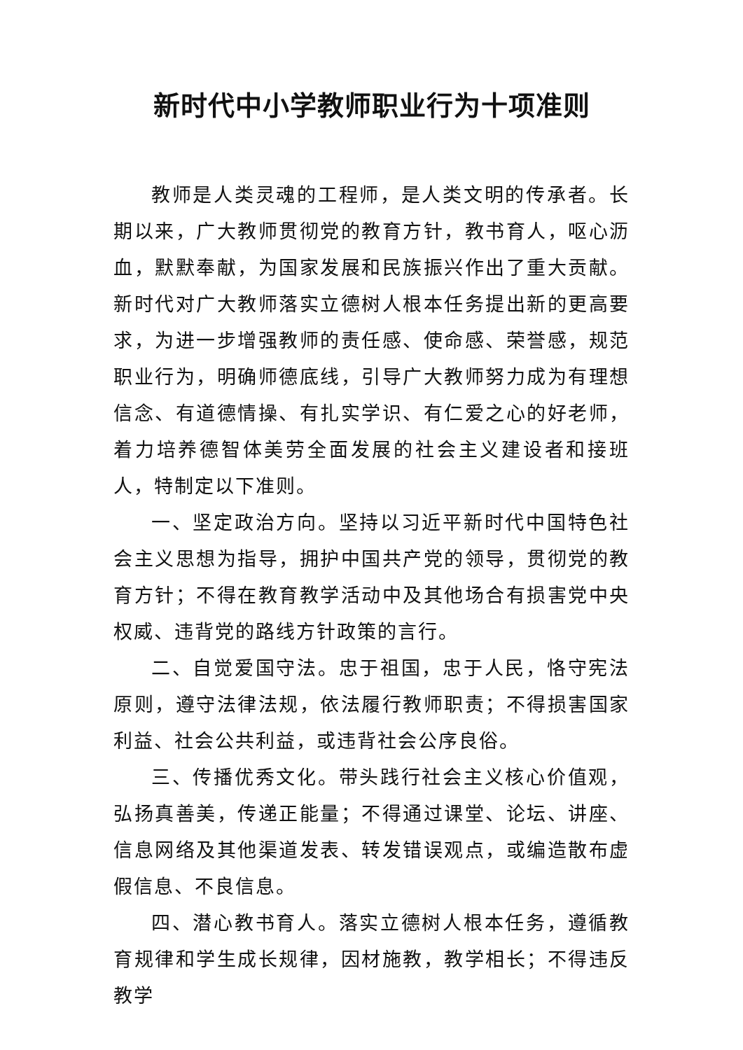新时代中小学教师职业行为十项准则
教师是人类灵魂的工程师，是人类文明的传承者。长期以来，广大教师贯彻党的教育方针，教书育人，呕心沥血，默默奉献，为国家发展和民族振兴作出了重大贡献。新时代对广大教师落实立德树人根本任务提出新的更高要求，为进一步增强教师的责任感、使命感、荣誉感，规范职业行为，明确师德底线，引导广大教师努力成为有理想信念、有道德情操、有扎实学识、有仁爱之心的好老师，着力培养德智体美劳全面发展的社会主义建设者和接班人，特制定以下准则。
一、坚定政治方向。坚持以习近平新时代中国特色社会主义思想为指导，拥护中国共产党的领导，贯彻党的教育方针；不得在教育教学活动中及其他场合有损害党中央权威、违背党的路线方针政策的言行。
二、自觉爱国守法。忠于祖国，忠于人民，恪守宪法原则，遵守法律法规，依法履行教师职责；不得损害国家利益、社会公共利益，或违背社会公序良俗。
三、传播优秀文化。带头践行社会主义核心价值观，弘扬真善美，传递正能量；不得通过课堂、论坛、讲座、信息网络及其他渠道发表、转发错误观点，或编造散布虚假信息、不良信息。
四、潜心教书育人。落实立德树人根本任务，遵循教育规律和学生成长规律，因材施教，教学相长；不得违反教学